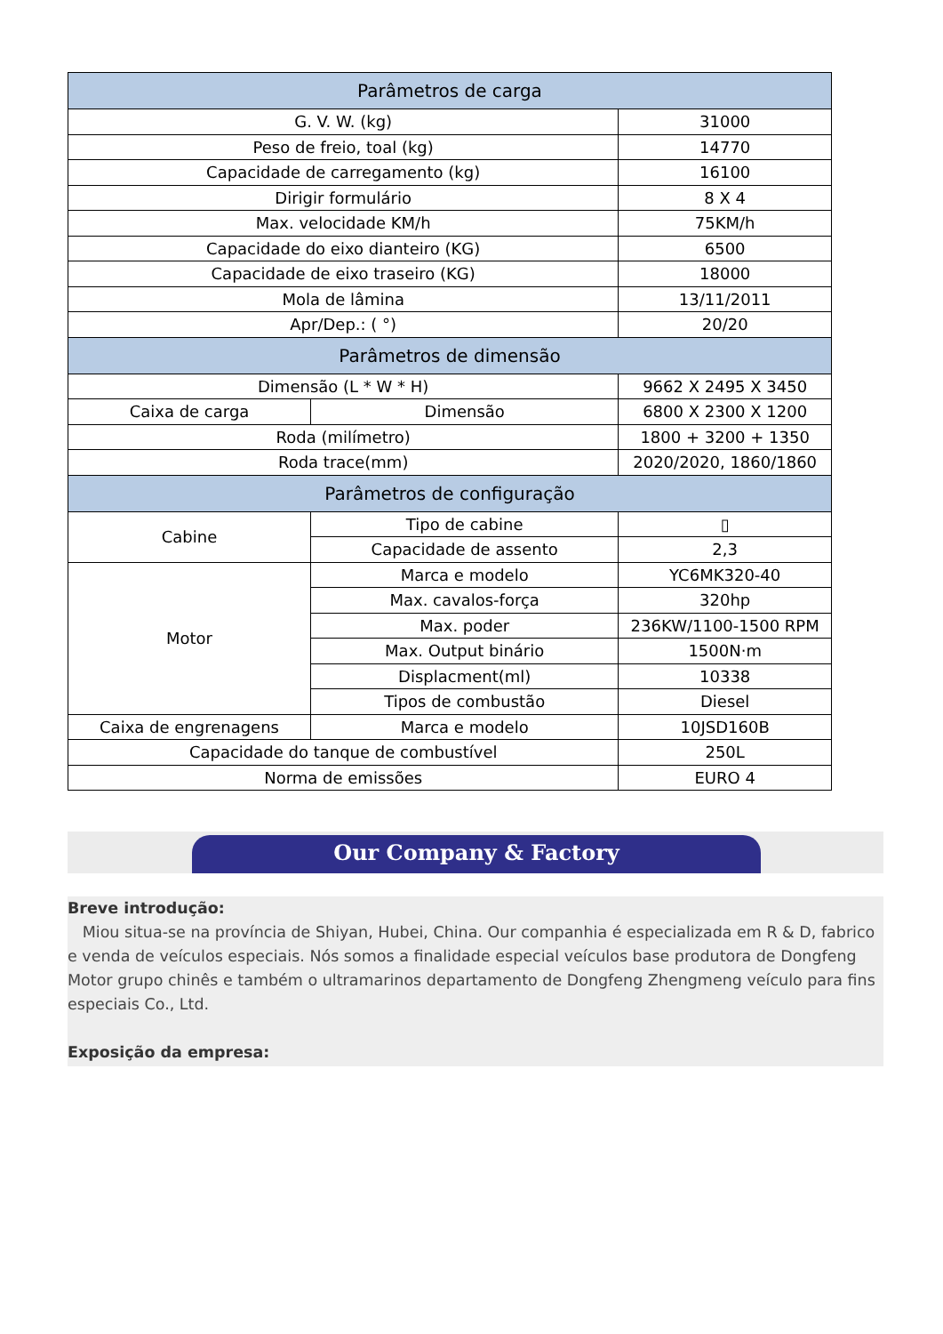| Parâmetros de carga | | |
| --- | --- | --- |
| G. V. W. (kg) | | 31000 |
| Peso de freio, toal (kg) | | 14770 |
| Capacidade de carregamento (kg) | | 16100 |
| Dirigir formulário | | 8 X 4 |
| Max. velocidade KM/h | | 75KM/h |
| Capacidade do eixo dianteiro (KG) | | 6500 |
| Capacidade de eixo traseiro (KG) | | 18000 |
| Mola de lâmina | | 13/11/2011 |
| Apr/Dep.: ( °) | | 20/20 |
| Parâmetros de dimensão | | |
| Dimensão (L * W * H) | | 9662 X 2495 X 3450 |
| Caixa de carga | Dimensão | 6800 X 2300 X 1200 |
| Roda (milímetro) | | 1800 + 3200 + 1350 |
| Roda trace(mm) | | 2020/2020, 1860/1860 |
| Parâmetros de configuração | | |
| Cabine | Tipo de cabine | ▯ |
| | Capacidade de assento | 2,3 |
| Motor | Marca e modelo | YC6MK320-40 |
| | Max. cavalos-força | 320hp |
| | Max. poder | 236KW/1100-1500 RPM |
| | Max. Output binário | 1500N·m |
| | Displacment(ml) | 10338 |
| | Tipos de combustão | Diesel |
| Caixa de engrenagens | Marca e modelo | 10JSD160B |
| Capacidade do tanque de combustível | | 250L |
| Norma de emissões | | EURO 4 |
Our Company & Factory
Breve introdução:
Miou situa-se na província de Shiyan, Hubei, China. Our companhia é especializada em R & D, fabrico e venda de veículos especiais. Nós somos a finalidade especial veículos base produtora de Dongfeng Motor grupo chinês e também o ultramarinos departamento de Dongfeng Zhengmeng veículo para fins especiais Co., Ltd.
Exposição da empresa: